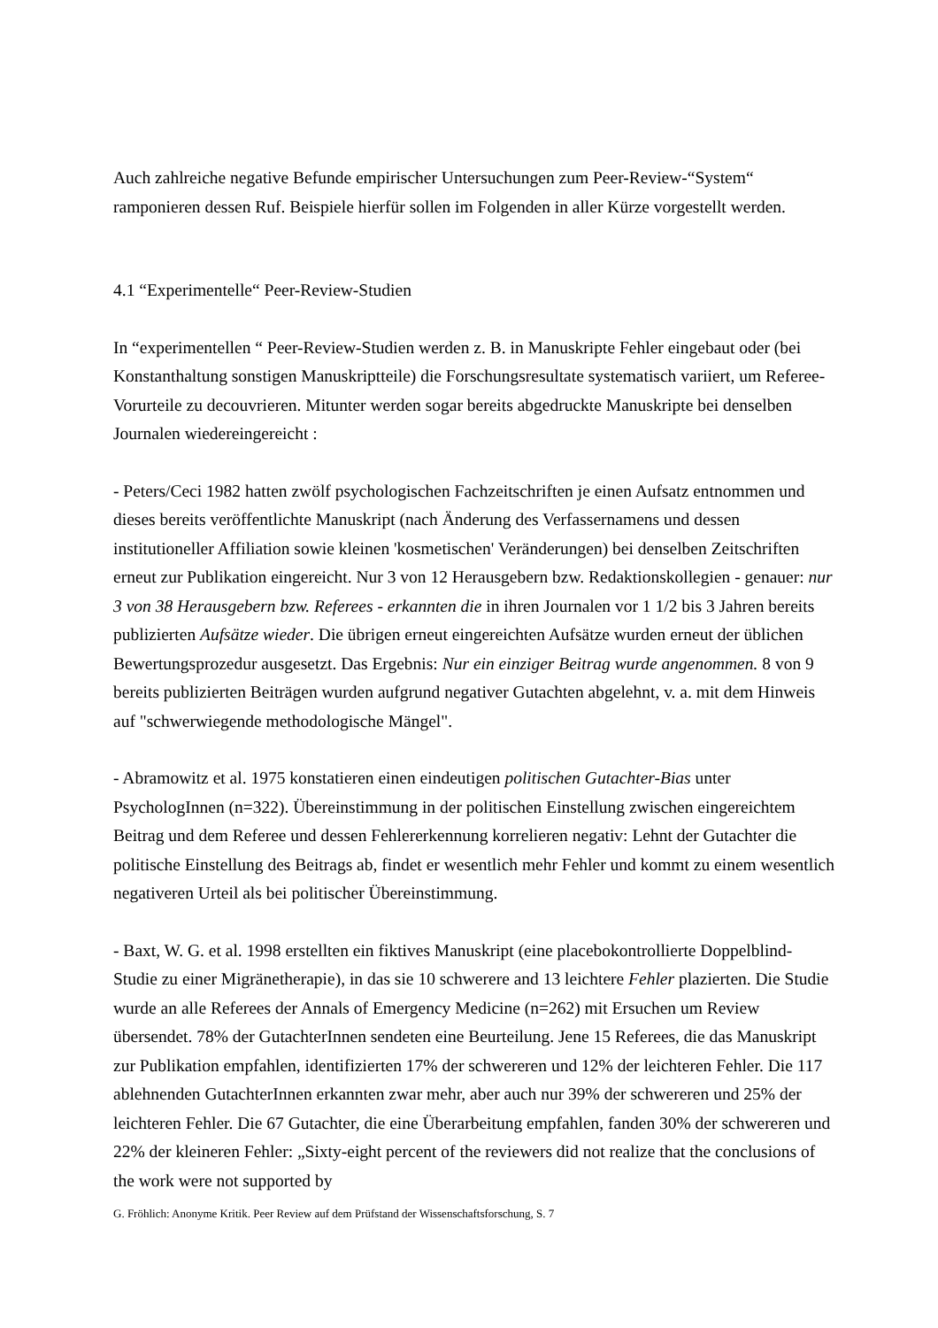Auch zahlreiche negative Befunde empirischer Untersuchungen zum Peer-Review-“System“ ramponieren dessen Ruf. Beispiele hierfür sollen im Folgenden in aller Kürze vorgestellt werden.
4.1 “Experimentelle“ Peer-Review-Studien
In “experimentellen “ Peer-Review-Studien werden z. B. in Manuskripte Fehler eingebaut oder (bei Konstanthaltung sonstigen Manuskriptteile) die Forschungsresultate systematisch variiert, um Referee-Vorurteile zu decouvrieren. Mitunter werden sogar bereits abgedruckte Manuskripte bei denselben Journalen wiedereingereicht :
- Peters/Ceci 1982 hatten zwölf psychologischen Fachzeitschriften je einen Aufsatz entnommen und dieses bereits veröffentlichte Manuskript (nach Änderung des Verfassernamens und dessen institutioneller Affiliation sowie kleinen 'kosmetischen' Veränderungen) bei denselben Zeitschriften erneut zur Publikation eingereicht. Nur 3 von 12 Herausgebern bzw. Redaktionskollegien - genauer: nur 3 von 38 Herausgebern bzw. Referees - erkannten die in ihren Journalen vor 1 1/2 bis 3 Jahren bereits publizierten Aufsätze wieder. Die übrigen erneut eingereichten Aufsätze wurden erneut der üblichen Bewertungsprozedur ausgesetzt. Das Ergebnis: Nur ein einziger Beitrag wurde angenommen. 8 von 9 bereits publizierten Beiträgen wurden aufgrund negativer Gutachten abgelehnt, v. a. mit dem Hinweis auf "schwerwiegende methodologische Mängel".
- Abramowitz et al. 1975 konstatieren einen eindeutigen politischen Gutachter-Bias unter PsychologInnen (n=322). Übereinstimmung in der politischen Einstellung zwischen eingereichtem Beitrag und dem Referee und dessen Fehlererkennung korrelieren negativ: Lehnt der Gutachter die politische Einstellung des Beitrags ab, findet er wesentlich mehr Fehler und kommt zu einem wesentlich negativeren Urteil als bei politischer Übereinstimmung.
- Baxt, W. G. et al. 1998 erstellten ein fiktives Manuskript (eine placebokontrollierte Doppelblind-Studie zu einer Migränetherapie), in das sie 10 schwerere and 13 leichtere Fehler plazierten. Die Studie wurde an alle Referees der Annals of Emergency Medicine (n=262) mit Ersuchen um Review übersendet. 78% der GutachterInnen sendeten eine Beurteilung. Jene 15 Referees, die das Manuskript zur Publikation empfahlen, identifizierten 17% der schwereren und 12% der leichteren Fehler. Die 117 ablehnenden GutachterInnen erkannten zwar mehr, aber auch nur 39% der schwereren und 25% der leichteren Fehler. Die 67 Gutachter, die eine Überarbeitung empfahlen, fanden 30% der schwereren und 22% der kleineren Fehler: „Sixty-eight percent of the reviewers did not realize that the conclusions of the work were not supported by
G. Fröhlich: Anonyme Kritik. Peer Review auf dem Prüfstand der Wissenschaftsforschung, S. 7